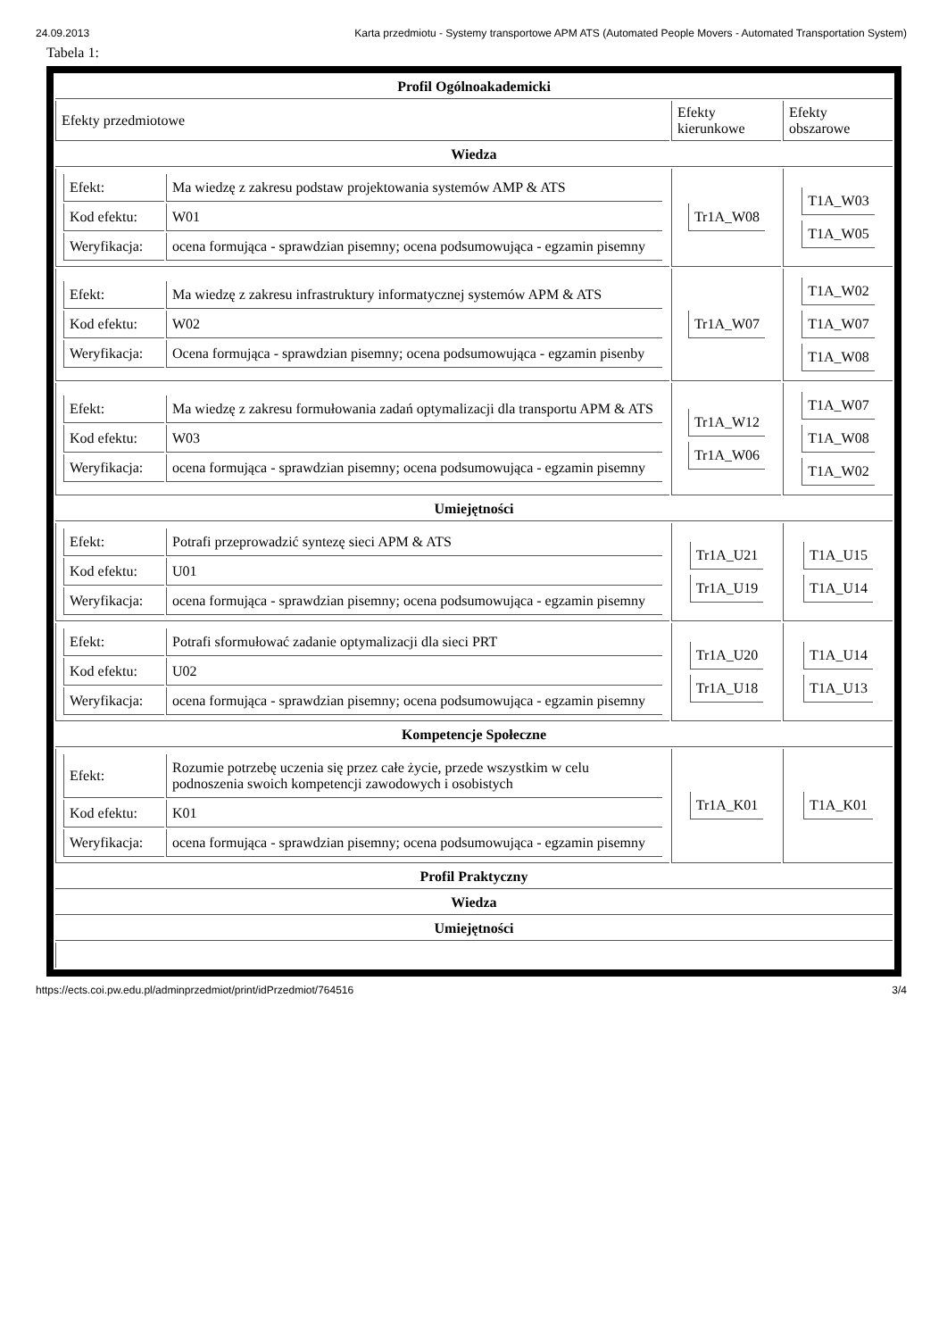24.09.2013 Karta przedmiotu - Systemy transportowe APM ATS (Automated People Movers - Automated Transportation System)
Tabela 1:
| Profil Ogólnoakademicki | | |
| --- | --- | --- |
| Efekty przedmiotowe | Efekty kierunkowe | Efekty obszarowe |
| Wiedza | | |
| / Efekt: / Ma wiedzę z zakresu podstaw projektowania systemów AMP & ATS / / Kod efektu: / W01 / / Weryfikacja: / ocena formująca - sprawdzian pisemny; ocena podsumowująca - egzamin pisemny / | / Tr1A_W08 / | / T1A_W03 / / T1A_W05 / |
| / Efekt: / Ma wiedzę z zakresu infrastruktury informatycznej systemów APM & ATS / / Kod efektu: / W02 / / Weryfikacja: / Ocena formująca - sprawdzian pisemny; ocena podsumowująca - egzamin pisenby / | / Tr1A_W07 / | / T1A_W02 / / T1A_W07 / / T1A_W08 / |
| / Efekt: / Ma wiedzę z zakresu formułowania zadań optymalizacji dla transportu APM & ATS / / Kod efektu: / W03 / / Weryfikacja: / ocena formująca - sprawdzian pisemny; ocena podsumowująca - egzamin pisemny / | / Tr1A_W12 / / Tr1A_W06 / | / T1A_W07 / / T1A_W08 / / T1A_W02 / |
| Umiejętności | | |
| / Efekt: / Potrafi przeprowadzić syntezę sieci APM & ATS / / Kod efektu: / U01 / / Weryfikacja: / ocena formująca - sprawdzian pisemny; ocena podsumowująca - egzamin pisemny / | / Tr1A_U21 / / Tr1A_U19 / | / T1A_U15 / / T1A_U14 / |
| / Efekt: / Potrafi sformułować zadanie optymalizacji dla sieci PRT / / Kod efektu: / U02 / / Weryfikacja: / ocena formująca - sprawdzian pisemny; ocena podsumowująca - egzamin pisemny / | / Tr1A_U20 / / Tr1A_U18 / | / T1A_U14 / / T1A_U13 / |
| Kompetencje Społeczne | | |
| / Efekt: / Rozumie potrzebę uczenia się przez całe życie, przede wszystkim w celu podnoszenia swoich kompetencji zawodowych i osobistych / / Kod efektu: / K01 / / Weryfikacja: / ocena formująca - sprawdzian pisemny; ocena podsumowująca - egzamin pisemny / | / Tr1A_K01 / | / T1A_K01 / |
| Profil Praktyczny | | |
| Wiedza | | |
| Umiejętności | | |
https://ects.coi.pw.edu.pl/adminprzedmiot/print/idPrzedmiot/764516 3/4